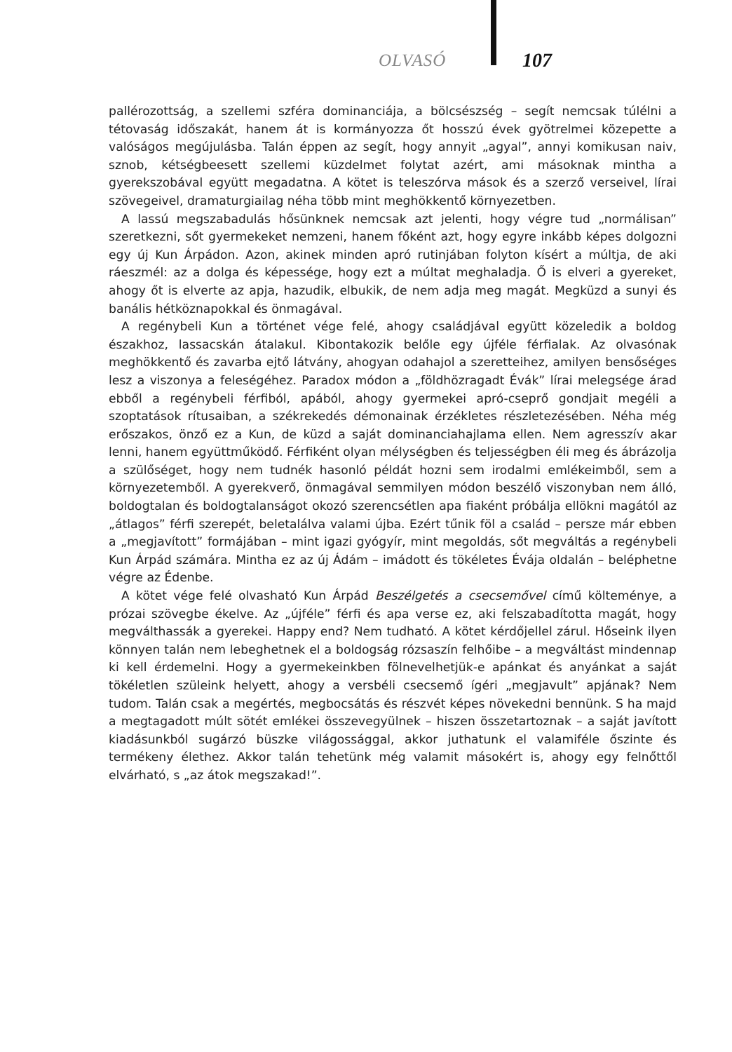OLVASÓ 107
pallérozottság, a szellemi szféra dominanciája, a bölcsészség – segít nemcsak túlélni a tétovaság időszakát, hanem át is kormányozza őt hosszú évek gyötrelmei közepette a valóságos megújulásba. Talán éppen az segít, hogy annyit „agyal”, annyi komikusan naiv, sznob, kétségbeesett szellemi küzdelmet folytat azért, ami másoknak mintha a gyerekszobával együtt megadatna. A kötet is teleszórva mások és a szerző verseivel, lírai szövegeivel, dramaturgiailag néha több mint meghökkentő környezetben.
A lassú megszabadulás hősünknek nemcsak azt jelenti, hogy végre tud „normálisan” szeretkezni, sőt gyermekeket nemzeni, hanem főként azt, hogy egyre inkább képes dolgozni egy új Kun Árpádon. Azon, akinek minden apró rutinjában folyton kísért a múltja, de aki ráeszmél: az a dolga és képessége, hogy ezt a múltat meghaladja. Ő is elveri a gyereket, ahogy őt is elverte az apja, hazudik, elbukik, de nem adja meg magát. Megküzd a sunyi és banális hétköznapokkal és önmagával.
A regénybeli Kun a történet vége felé, ahogy családjával együtt közeledik a boldog északhoz, lassacskán átalakul. Kibontakozik belőle egy újféle férfialak. Az olvasónak meghökkentő és zavarba ejtő látvány, ahogyan odahajol a szeretteihez, amilyen bensőséges lesz a viszonya a feleségéhez. Paradox módon a „földhözragadt Évák” lírai melegsége árad ebből a regénybeli férfiból, apából, ahogy gyermekei apró-cseprő gondjait megéli a szoptatások rítusaiban, a székrekedés démonainak érzékletes részletezésében. Néha még erőszakos, önző ez a Kun, de küzd a saját dominanciahajlama ellen. Nem agresszív akar lenni, hanem együttműködő. Férfiként olyan mélységben és teljességben éli meg és ábrázolja a szülőséget, hogy nem tudnék hasonló példát hozni sem irodalmi emlékeimből, sem a környezetemből. A gyerekverő, önmagával semmilyen módon beszélő viszonyban nem álló, boldogtalan és boldogtalanságot okozó szerencsétlen apa fiaként próbálja ellökni magától az „átlagos” férfi szerepét, beletalálva valami újba. Ezért tűnik föl a család – persze már ebben a „megjavított” formájában – mint igazi gyógyír, mint megoldás, sőt megváltás a regénybeli Kun Árpád számára. Mintha ez az új Ádám – imádott és tökéletes Évája oldalán – beléphetne végre az Édenbe.
A kötet vége felé olvasható Kun Árpád Beszélgetés a csecsemővel című költeménye, a prózai szövegbe ékelve. Az „újféle” férfi és apa verse ez, aki felszabadította magát, hogy megválthassák a gyerekei. Happy end? Nem tudható. A kötet kérdőjellel zárul. Hőseink ilyen könnyen talán nem lebeghetnek el a boldogság rózsaszín felhőibe – a megváltást mindennap ki kell érdemelni. Hogy a gyermekeinkben fölnevelhetjük-e apánkat és anyánkat a saját tökéletlen szüleink helyett, ahogy a versbéli csecsemő ígéri „megjavult” apjának? Nem tudom. Talán csak a megértés, megbocsátás és részvét képes növekedni bennünk. S ha majd a megtagadott múlt sötét emlékei összevegyülnek – hiszen összetartoznak – a saját javított kiadásunkból sugárzó büszke világossággal, akkor juthatunk el valamiféle őszinte és termékeny élethez. Akkor talán tehetünk még valamit másokért is, ahogy egy felnőttől elvárható, s „az átok megszakad!”.